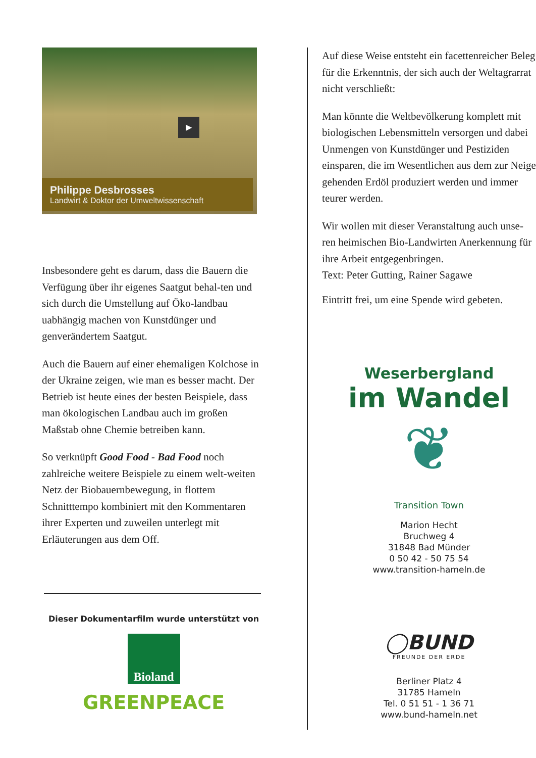▶
Philippe Desbrosses
Landwirt & Doktor der Umweltwissenschaft
Insbesondere geht es darum, dass die Bauern die Verfügung über ihr eigenes Saatgut behal-ten und sich durch die Umstellung auf Öko-landbau uabhängig machen von Kunstdünger und genverändertem Saatgut.
Auch die Bauern auf einer ehemaligen Kolchose in der Ukraine zeigen, wie man es besser macht. Der Betrieb ist heute eines der besten Beispiele, dass man ökologischen Landbau auch im großen Maßstab ohne Chemie betreiben kann.
So verknüpft Good Food - Bad Food noch zahlreiche weitere Beispiele zu einem welt-weiten Netz der Biobauernbewegung, in flottem Schnitttempo kombiniert mit den Kommentaren ihrer Experten und zuweilen unterlegt mit Erläuterungen aus dem Off.
Dieser Dokumentarfilm wurde unterstützt von
Bioland
GREENPEACE
Auf diese Weise entsteht ein facettenreicher Beleg für die Erkenntnis, der sich auch der Weltagrarrat nicht verschließt:
Man könnte die Weltbevölkerung komplett mit biologischen Lebensmitteln versorgen und dabei Unmengen von Kunstdünger und Pestiziden einsparen, die im Wesentlichen aus dem zur Neige gehenden Erdöl produziert werden und immer teurer werden.
Wir wollen mit dieser Veranstaltung auch unse-ren heimischen Bio-Landwirten Anerkennung für ihre Arbeit entgegenbringen.
Text: Peter Gutting, Rainer Sagawe
Eintritt frei, um eine Spende wird gebeten.
Weserbergland
im Wandel
❦
Transition Town
Marion Hecht
Bruchweg 4
31848 Bad Münder
0 50 42 - 50 75 54
www.transition-hameln.de
◯BUND
FREUNDE DER ERDE
Berliner Platz 4
31785 Hameln
Tel. 0 51 51 - 1 36 71
www.bund-hameln.net